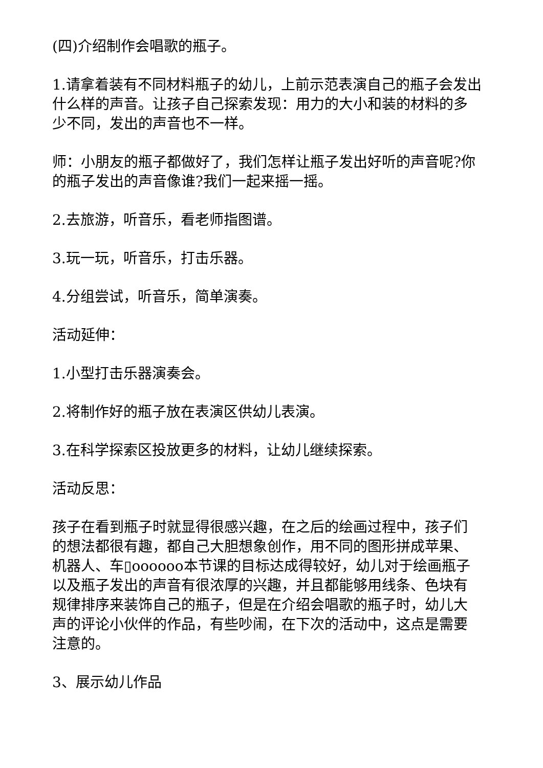(四)介绍制作会唱歌的瓶子。
1.请拿着装有不同材料瓶子的幼儿，上前示范表演自己的瓶子会发出什么样的声音。让孩子自己探索发现：用力的大小和装的材料的多少不同，发出的声音也不一样。
师：小朋友的瓶子都做好了，我们怎样让瓶子发出好听的声音呢?你的瓶子发出的声音像谁?我们一起来摇一摇。
2.去旅游，听音乐，看老师指图谱。
3.玩一玩，听音乐，打击乐器。
4.分组尝试，听音乐，简单演奏。
活动延伸：
1.小型打击乐器演奏会。
2.将制作好的瓶子放在表演区供幼儿表演。
3.在科学探索区投放更多的材料，让幼儿继续探索。
活动反思：
孩子在看到瓶子时就显得很感兴趣，在之后的绘画过程中，孩子们的想法都很有趣，都自己大胆想象创作，用不同的图形拼成苹果、机器人、车▯oooooo本节课的目标达成得较好，幼儿对于绘画瓶子以及瓶子发出的声音有很浓厚的兴趣，并且都能够用线条、色块有规律排序来装饰自己的瓶子，但是在介绍会唱歌的瓶子时，幼儿大声的评论小伙伴的作品，有些吵闹，在下次的活动中，这点是需要注意的。
3、展示幼儿作品